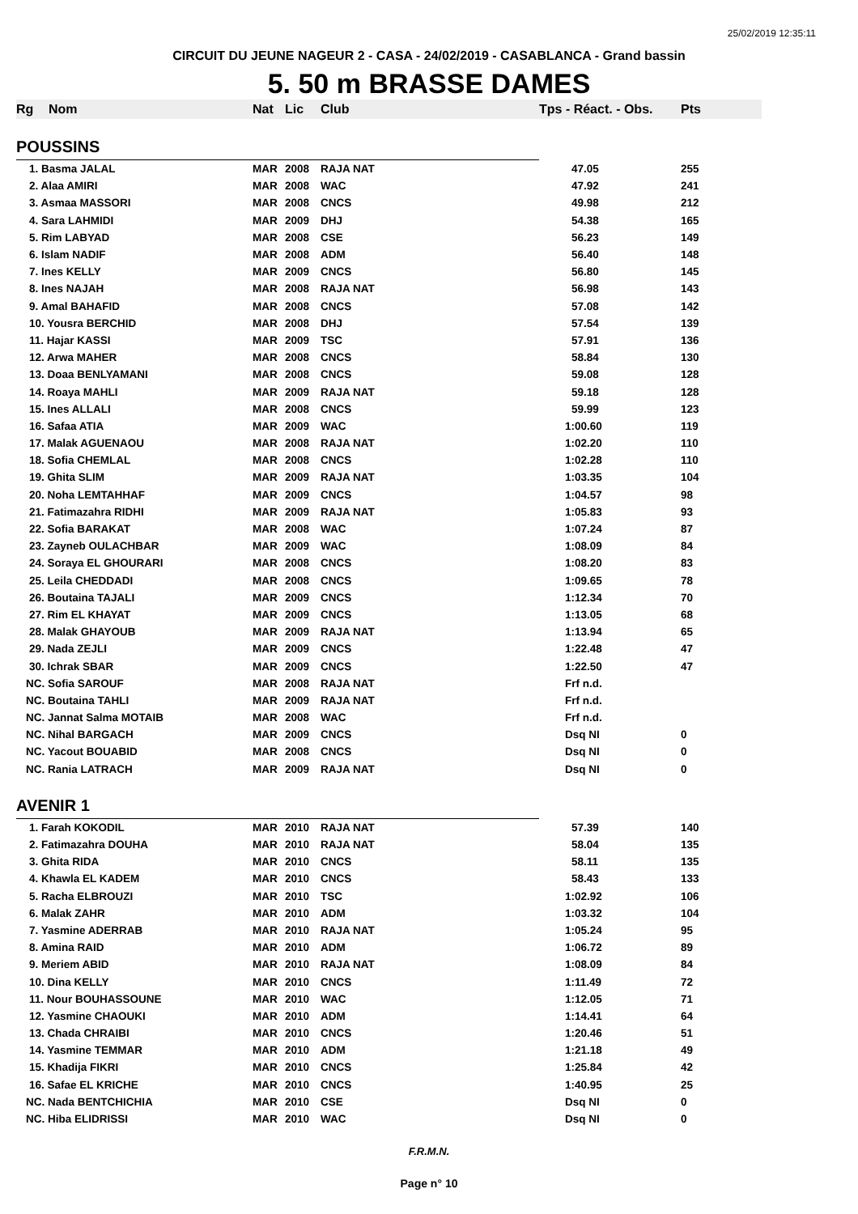25/02/2019 12:35:11
CIRCUIT DU JEUNE NAGEUR 2 - CASA - 24/02/2019 - CASABLANCA - Grand bassin
5. 50 m BRASSE DAMES
| Rg | Nom | Nat | Lic | Club | Tps - Réact. - Obs. | Pts |
| --- | --- | --- | --- | --- | --- | --- |
| POUSSINS | | | | | | |
| 1. Basma JALAL | | MAR | 2008 | RAJA NAT | 47.05 | 255 |
| 2. Alaa AMIRI | | MAR | 2008 | WAC | 47.92 | 241 |
| 3. Asmaa MASSORI | | MAR | 2008 | CNCS | 49.98 | 212 |
| 4. Sara LAHMIDI | | MAR | 2009 | DHJ | 54.38 | 165 |
| 5. Rim LABYAD | | MAR | 2008 | CSE | 56.23 | 149 |
| 6. Islam NADIF | | MAR | 2008 | ADM | 56.40 | 148 |
| 7. Ines KELLY | | MAR | 2009 | CNCS | 56.80 | 145 |
| 8. Ines NAJAH | | MAR | 2008 | RAJA NAT | 56.98 | 143 |
| 9. Amal BAHAFID | | MAR | 2008 | CNCS | 57.08 | 142 |
| 10. Yousra BERCHID | | MAR | 2008 | DHJ | 57.54 | 139 |
| 11. Hajar KASSI | | MAR | 2009 | TSC | 57.91 | 136 |
| 12. Arwa MAHER | | MAR | 2008 | CNCS | 58.84 | 130 |
| 13. Doaa BENLYAMANI | | MAR | 2008 | CNCS | 59.08 | 128 |
| 14. Roaya MAHLI | | MAR | 2009 | RAJA NAT | 59.18 | 128 |
| 15. Ines ALLALI | | MAR | 2008 | CNCS | 59.99 | 123 |
| 16. Safaa ATIA | | MAR | 2009 | WAC | 1:00.60 | 119 |
| 17. Malak AGUENAOU | | MAR | 2008 | RAJA NAT | 1:02.20 | 110 |
| 18. Sofia CHEMLAL | | MAR | 2008 | CNCS | 1:02.28 | 110 |
| 19. Ghita SLIM | | MAR | 2009 | RAJA NAT | 1:03.35 | 104 |
| 20. Noha LEMTAHHAF | | MAR | 2009 | CNCS | 1:04.57 | 98 |
| 21. Fatimazahra RIDHI | | MAR | 2009 | RAJA NAT | 1:05.83 | 93 |
| 22. Sofia BARAKAT | | MAR | 2008 | WAC | 1:07.24 | 87 |
| 23. Zayneb OULACHBAR | | MAR | 2009 | WAC | 1:08.09 | 84 |
| 24. Soraya EL GHOURARI | | MAR | 2008 | CNCS | 1:08.20 | 83 |
| 25. Leila CHEDDADI | | MAR | 2008 | CNCS | 1:09.65 | 78 |
| 26. Boutaina TAJALI | | MAR | 2009 | CNCS | 1:12.34 | 70 |
| 27. Rim EL KHAYAT | | MAR | 2009 | CNCS | 1:13.05 | 68 |
| 28. Malak GHAYOUB | | MAR | 2009 | RAJA NAT | 1:13.94 | 65 |
| 29. Nada ZEJLI | | MAR | 2009 | CNCS | 1:22.48 | 47 |
| 30. Ichrak SBAR | | MAR | 2009 | CNCS | 1:22.50 | 47 |
| NC. Sofia SAROUF | | MAR | 2008 | RAJA NAT | Frf n.d. | |
| NC. Boutaina TAHLI | | MAR | 2009 | RAJA NAT | Frf n.d. | |
| NC. Jannat Salma MOTAIB | | MAR | 2008 | WAC | Frf n.d. | |
| NC. Nihal BARGACH | | MAR | 2009 | CNCS | Dsq NI | 0 |
| NC. Yacout BOUABID | | MAR | 2008 | CNCS | Dsq NI | 0 |
| NC. Rania LATRACH | | MAR | 2009 | RAJA NAT | Dsq NI | 0 |
| AVENIR 1 | | | | | | |
| 1. Farah KOKODIL | | MAR | 2010 | RAJA NAT | 57.39 | 140 |
| 2. Fatimazahra DOUHA | | MAR | 2010 | RAJA NAT | 58.04 | 135 |
| 3. Ghita RIDA | | MAR | 2010 | CNCS | 58.11 | 135 |
| 4. Khawla EL KADEM | | MAR | 2010 | CNCS | 58.43 | 133 |
| 5. Racha ELBROUZI | | MAR | 2010 | TSC | 1:02.92 | 106 |
| 6. Malak ZAHR | | MAR | 2010 | ADM | 1:03.32 | 104 |
| 7. Yasmine ADERRAB | | MAR | 2010 | RAJA NAT | 1:05.24 | 95 |
| 8. Amina RAID | | MAR | 2010 | ADM | 1:06.72 | 89 |
| 9. Meriem ABID | | MAR | 2010 | RAJA NAT | 1:08.09 | 84 |
| 10. Dina KELLY | | MAR | 2010 | CNCS | 1:11.49 | 72 |
| 11. Nour BOUHASSOUNE | | MAR | 2010 | WAC | 1:12.05 | 71 |
| 12. Yasmine CHAOUKI | | MAR | 2010 | ADM | 1:14.41 | 64 |
| 13. Chada CHRAIBI | | MAR | 2010 | CNCS | 1:20.46 | 51 |
| 14. Yasmine TEMMAR | | MAR | 2010 | ADM | 1:21.18 | 49 |
| 15. Khadija FIKRI | | MAR | 2010 | CNCS | 1:25.84 | 42 |
| 16. Safae EL KRICHE | | MAR | 2010 | CNCS | 1:40.95 | 25 |
| NC. Nada BENTCHICHIA | | MAR | 2010 | CSE | Dsq NI | 0 |
| NC. Hiba ELIDRISSI | | MAR | 2010 | WAC | Dsq NI | 0 |
F.R.M.N.
Page n° 10